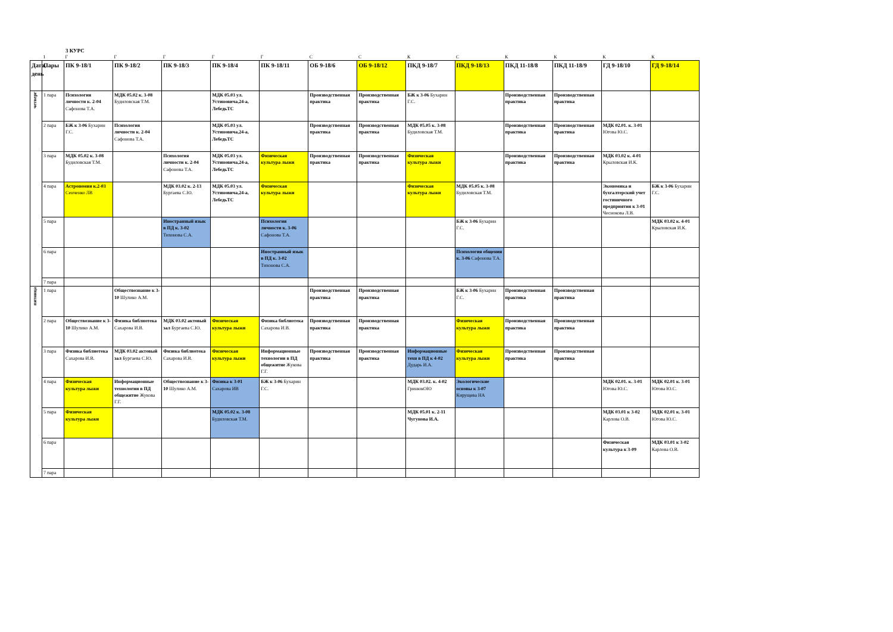3 КУРС
| | 1 | Г | Г | Г | Г | Г | С | С | К | С | К | К | К | К |
| Дата, день | Пары | ПК 9-18/1 | ПК 9-18/2 | ПК 9-18/3 | ПК 9-18/4 | ПК 9-18/11 | ОБ 9-18/6 | ОБ 9-18/12 | ПКД 9-18/7 | ПКД 9-18/13 | ПКД 11-18/8 | ПКД 11-18/9 | ГД 9-18/10 | ГД 9-18/14 |
| четверг | 1 пара | Психология личности к. 2-04 Сафонова Т.А. | МДК 05.02 к. 3-08 Будиловская Т.М. | | МДК 05.03 ул. Устиновича,24-а, ЛебедьТС | | Производственная практика | Производственная практика | БЖ к 3-06 Бухарин Г.С. | | Производственная практика | Производственная практика | | |
| | 2 пара | БЖ к 3-06 Бухарин Г.С. | Психология личности к. 2-04 Сафонова Т.А. | | МДК 05.03 ул. Устиновича,24-а, ЛебедьТС | | Производственная практика | Производственная практика | МДК 05.05 к. 3-08 Будиловская Т.М. | | Производственная практика | Производственная практика | МДК 02.01. к. 3-01 Югова Ю.С. | |
| | 3 пара | МДК 05.02 к. 3-08 Будиловская Т.М. | | Психология личности к. 2-04 Сафонова Т.А. | МДК 05.03 ул. Устиновича,24-а, ЛебедьТС | Физическая культура лыжи | Производственная практика | Производственная практика | Физическая культура лыжи | | Производственная практика | Производственная практика | МДК 03.02 к. 4-01 Крыловская И.К. | |
| | 4 пара | Астрономия к.2-03 Сенченко ЛВ | | МДК 03.02 к. 2-13 Бургаева С.Ю. | МДК 05.03 ул. Устиновича,24-а, ЛебедьТС | Физическая культура лыжи | | | Физическая культура лыжи | МДК 05.05 к. 3-08 Будиловская Т.М. | | | Экономика и бухгалтерский учет гостиничного предприятия к 3-01 Чеснокова Л.В. | БЖ к 3-06 Бухарин Г.С. |
| | 5 пара | | | Иностранный язык в ПД к. 3-02 Тихонова С.А. | | Психология личности к. 3-06 Сафонова Т.А. | | | | БЖ к 3-06 Бухарин Г.С. | | | | МДК 03.02 к. 4-01 Крыловская И.К. |
| | 6 пара | | | | | Иностранный язык в ПД к. 3-02 Тихонова С.А. | | | | Психология общения к. 3-06 Сафонова Т.А. | | | | |
| | 7 пара | | | | | | | | | | | | | |
| пятница | 1 пара | | Обществознание к 3-10 Шулико А.М. | | | | Производственная практика | Производственная практика | | БЖ к 3-06 Бухарин Г.С. | Производственная практика | Производственная практика | | |
| | 2 пара | Обществознание к 3-10 Шулико А.М. | Физика библиотека Сахарова И.В. | МДК 03.02 актовый зал Бургаева С.Ю. | Физическая культура лыжи | Физика библиотека Сахарова И.В. | Производственная практика | Производственная практика | | Физическая культура лыжи | Производственная практика | Производственная практика | | |
| | 3 пара | Физика библиотека Сахарова И.В. | МДК 03.02 актовый зал Бургаева С.Ю. | Физика библиотека Сахарова И.В. | Физическая культура лыжи | Информационные технологии в ПД общежитие Жукова Г.Г. | Производственная практика | Производственная практика | Информационные техн в ПД к 4-02 Дударь И.А. | Физическая культура лыжи | Производственная практика | Производственная практика | | |
| | 4 пара | Физическая культура лыжи | Информационные технологии в ПД общежитие Жукова Г.Г. | Обществознание к 3-10 Шулико А.М. | Физика к 3-01 Сахарова ИВ | БЖ к 3-06 Бухарин Г.С. | | | МДК 03.02. к. 4-02 ГринюкОЮ | Экологические основы к 3-07 Кирущева НА | | | МДК 02.01. к. 3-01 Югова Ю.С. | МДК 02.01 к. 3-01 Югова Ю.С. |
| | 5 пара | Физическая культура лыжи | | | МДК 05.02 к. 3-08 Будиловская Т.М. | | | | МДК 05.01 к. 2-11 Чугунова И.А. | | | | МДК 03.01 к 3-02 Карлова О.В. | МДК 02.01 к. 3-01 Югова Ю.С. |
| | 6 пара | | | | | | | | | | | | Физическая культура к 3-09 | МДК 03.01 к 3-02 Карлова О.В. |
| | 7 пара | | | | | | | | | | | | | |